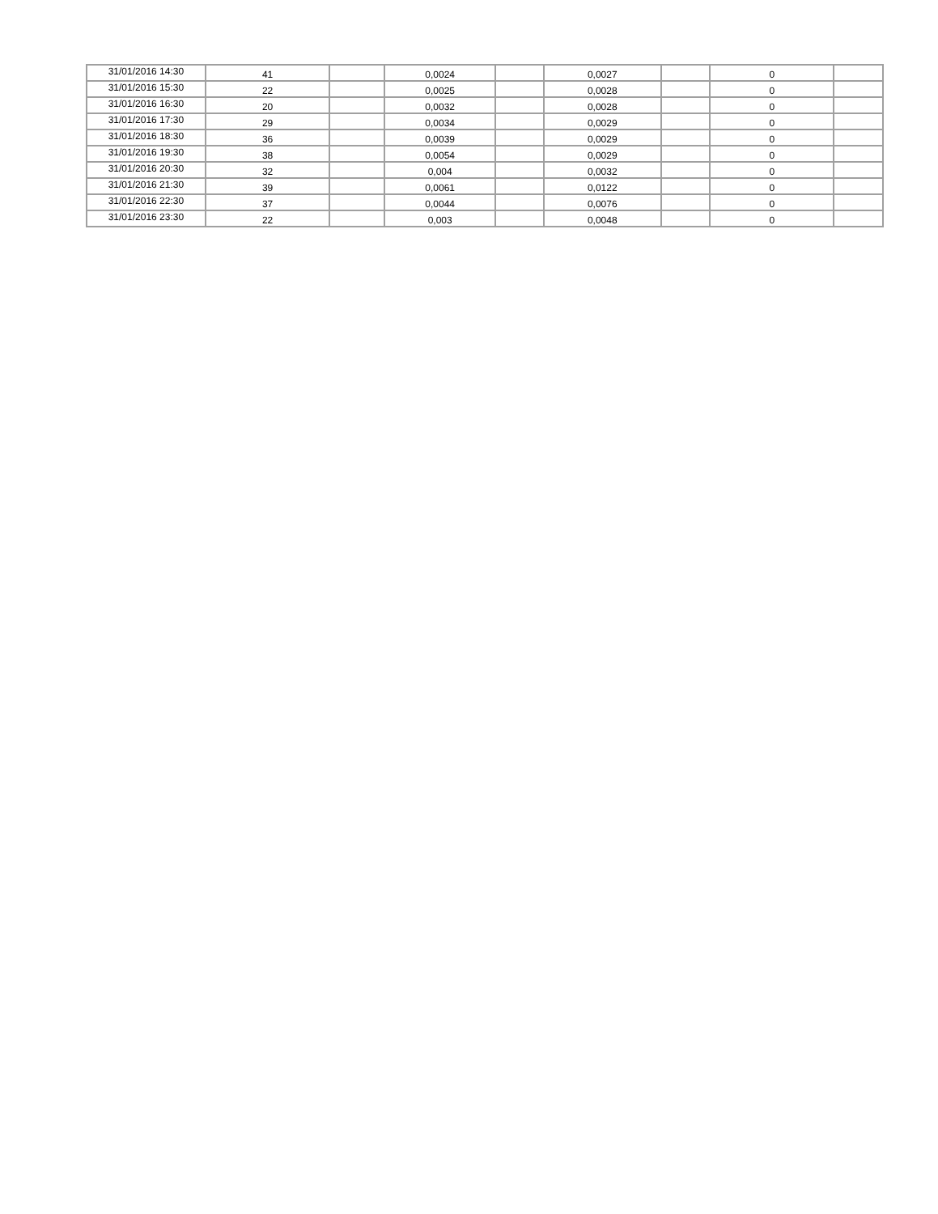| 31/01/2016 14:30 | 41 | | 0,0024 | | 0,0027 | | 0 | |
| 31/01/2016 15:30 | 22 | | 0,0025 | | 0,0028 | | 0 | |
| 31/01/2016 16:30 | 20 | | 0,0032 | | 0,0028 | | 0 | |
| 31/01/2016 17:30 | 29 | | 0,0034 | | 0,0029 | | 0 | |
| 31/01/2016 18:30 | 36 | | 0,0039 | | 0,0029 | | 0 | |
| 31/01/2016 19:30 | 38 | | 0,0054 | | 0,0029 | | 0 | |
| 31/01/2016 20:30 | 32 | | 0,004 | | 0,0032 | | 0 | |
| 31/01/2016 21:30 | 39 | | 0,0061 | | 0,0122 | | 0 | |
| 31/01/2016 22:30 | 37 | | 0,0044 | | 0,0076 | | 0 | |
| 31/01/2016 23:30 | 22 | | 0,003 | | 0,0048 | | 0 | |